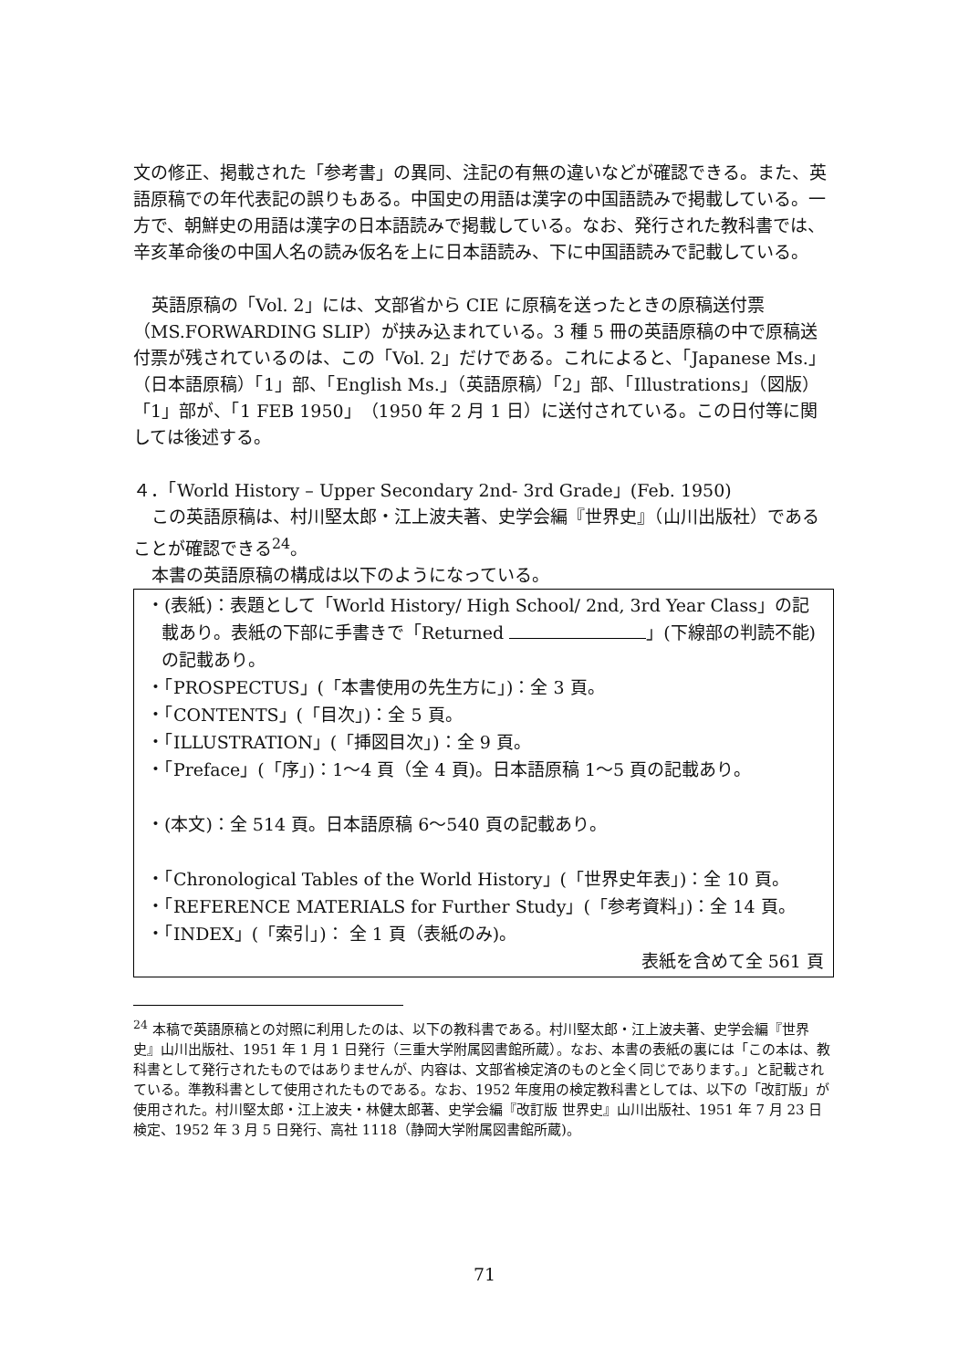文の修正、掲載された「参考書」の異同、注記の有無の違いなどが確認できる。また、英語原稿での年代表記の誤りもある。中国史の用語は漢字の中国語読みで掲載している。一方で、朝鮮史の用語は漢字の日本語読みで掲載している。なお、発行された教科書では、辛亥革命後の中国人名の読み仮名を上に日本語読み、下に中国語読みで記載している。
英語原稿の「Vol. 2」には、文部省から CIE に原稿を送ったときの原稿送付票（MS.FORWARDING SLIP）が挟み込まれている。3 種 5 冊の英語原稿の中で原稿送付票が残されているのは、この「Vol. 2」だけである。これによると、「Japanese Ms.」（日本語原稿）「1」部、「English Ms.」（英語原稿）「2」部、「Illustrations」（図版）「1」部が、「1 FEB 1950」（1950 年 2 月 1 日）に送付されている。この日付等に関しては後述する。
４．「World History – Upper Secondary 2nd- 3rd Grade」(Feb. 1950)
この英語原稿は、村川堅太郎・江上波夫著、史学会編『世界史』（山川出版社）であることが確認できる<sup>24</sup>。
本書の英語原稿の構成は以下のようになっている。
・(表紙)：表題として「World History/ High School/ 2nd, 3rd Year Class」の記載あり。表紙の下部に手書きで「Returned 」(下線部の判読不能)の記載あり。
・「PROSPECTUS」(「本書使用の先生方に」)：全 3 頁。
・「CONTENTS」(「目次」)：全 5 頁。
・「ILLUSTRATION」(「挿図目次」)：全 9 頁。
・「Preface」(「序」)：1〜4 頁（全 4 頁)。日本語原稿 1〜5 頁の記載あり。
・(本文)：全 514 頁。日本語原稿 6〜540 頁の記載あり。
・「Chronological Tables of the World History」(「世界史年表」)：全 10 頁。
・「REFERENCE MATERIALS for Further Study」(「参考資料」)：全 14 頁。
・「INDEX」(「索引」)： 全 1 頁（表紙のみ)。
表紙を含めて全 561 頁
<sup>24</sup> 本稿で英語原稿との対照に利用したのは、以下の教科書である。村川堅太郎・江上波夫著、史学会編『世界史』山川出版社、1951 年 1 月 1 日発行（三重大学附属図書館所蔵）。なお、本書の表紙の裏には「この本は、教科書として発行されたものではありませんが、内容は、文部省検定済のものと全く同じであります。」と記載されている。準教科書として使用されたものである。なお、1952 年度用の検定教科書としては、以下の「改訂版」が使用された。村川堅太郎・江上波夫・林健太郎著、史学会編『改訂版 世界史』山川出版社、1951 年 7 月 23 日検定、1952 年 3 月 5 日発行、高社 1118（静岡大学附属図書館所蔵)。
71